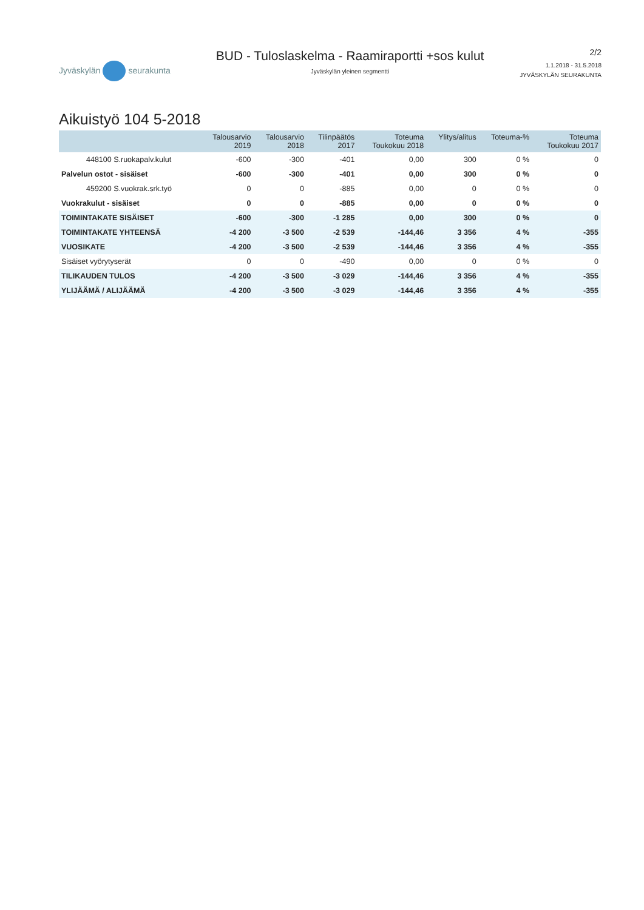Jyväskylän seurakunta
BUD - Tuloslaskelma - Raamiraportti +sos kulut
Jyväskylän yleinen segmentti
2/2
1.1.2018 - 31.5.2018
JYVÄSKYLÄN SEURAKUNTA
Aikuistyö 104 5-2018
| | Talousarvio 2019 | Talousarvio 2018 | Tilinpäätös 2017 | Toteuma Toukokuu 2018 | Ylitys/alitus | Toteuma-% | Toteuma Toukokuu 2017 |
| --- | --- | --- | --- | --- | --- | --- | --- |
| 448100 S.ruokapalv.kulut | -600 | -300 | -401 | 0,00 | 300 | 0 % | 0 |
| Palvelun ostot - sisäiset | -600 | -300 | -401 | 0,00 | 300 | 0 % | 0 |
| 459200 S.vuokrak.srk.työ | 0 | 0 | -885 | 0,00 | 0 | 0 % | 0 |
| Vuokrakulut - sisäiset | 0 | 0 | -885 | 0,00 | 0 | 0 % | 0 |
| TOIMINTAKATE SISÄISET | -600 | -300 | -1 285 | 0,00 | 300 | 0 % | 0 |
| TOIMINTAKATE YHTEENSÄ | -4 200 | -3 500 | -2 539 | -144,46 | 3 356 | 4 % | -355 |
| VUOSIKATE | -4 200 | -3 500 | -2 539 | -144,46 | 3 356 | 4 % | -355 |
| Sisäiset vyörytyserät | 0 | 0 | -490 | 0,00 | 0 | 0 % | 0 |
| TILIKAUDEN TULOS | -4 200 | -3 500 | -3 029 | -144,46 | 3 356 | 4 % | -355 |
| YLIJÄÄMÄ / ALIJÄÄMÄ | -4 200 | -3 500 | -3 029 | -144,46 | 3 356 | 4 % | -355 |